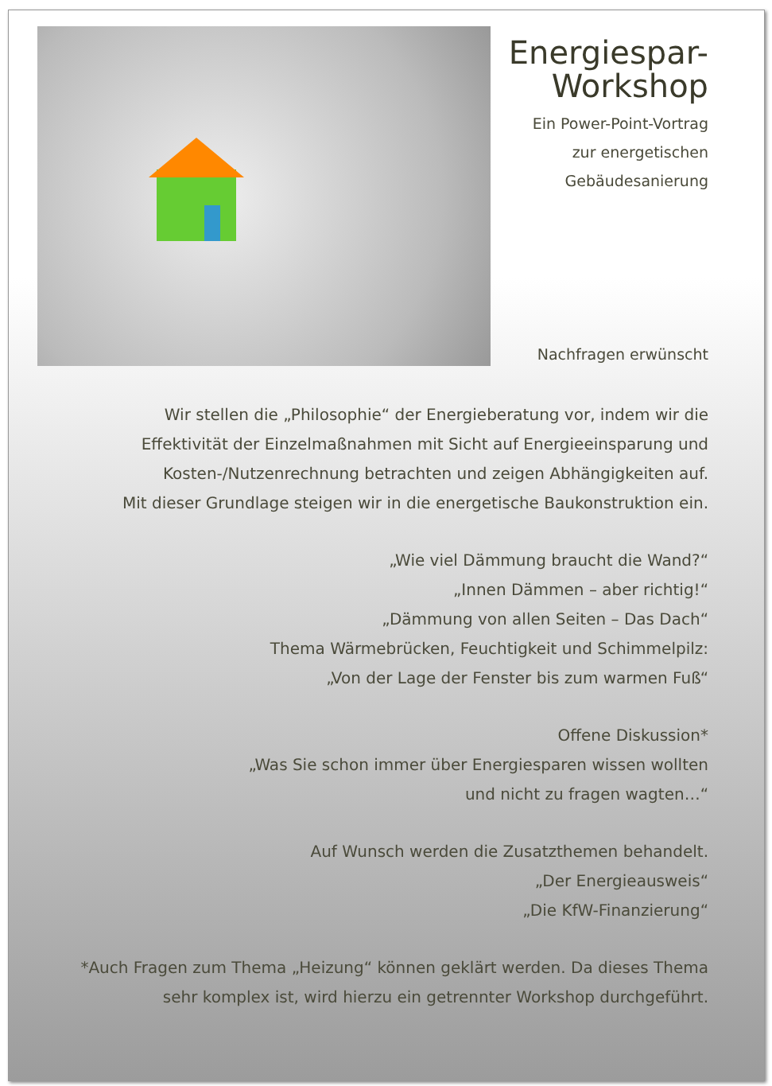Energiespar-
Workshop
Ein Power-Point-Vortrag
zur energetischen
Gebäudesanierung
Nachfragen erwünscht
Wir stellen die „Philosophie“ der Energieberatung vor, indem wir die
Effektivität der Einzelmaßnahmen mit Sicht auf Energieeinsparung und
Kosten-/Nutzenrechnung betrachten und zeigen Abhängigkeiten auf.
Mit dieser Grundlage steigen wir in die energetische Baukonstruktion ein.
„Wie viel Dämmung braucht die Wand?“
„Innen Dämmen – aber richtig!“
„Dämmung von allen Seiten – Das Dach“
Thema Wärmebrücken, Feuchtigkeit und Schimmelpilz:
„Von der Lage der Fenster bis zum warmen Fuß“
Offene Diskussion*
„Was Sie schon immer über Energiesparen wissen wollten
und nicht zu fragen wagten…“
Auf Wunsch werden die Zusatzthemen behandelt.
„Der Energieausweis“
„Die KfW-Finanzierung“
*Auch Fragen zum Thema „Heizung“ können geklärt werden. Da dieses Thema
sehr komplex ist, wird hierzu ein getrennter Workshop durchgeführt.